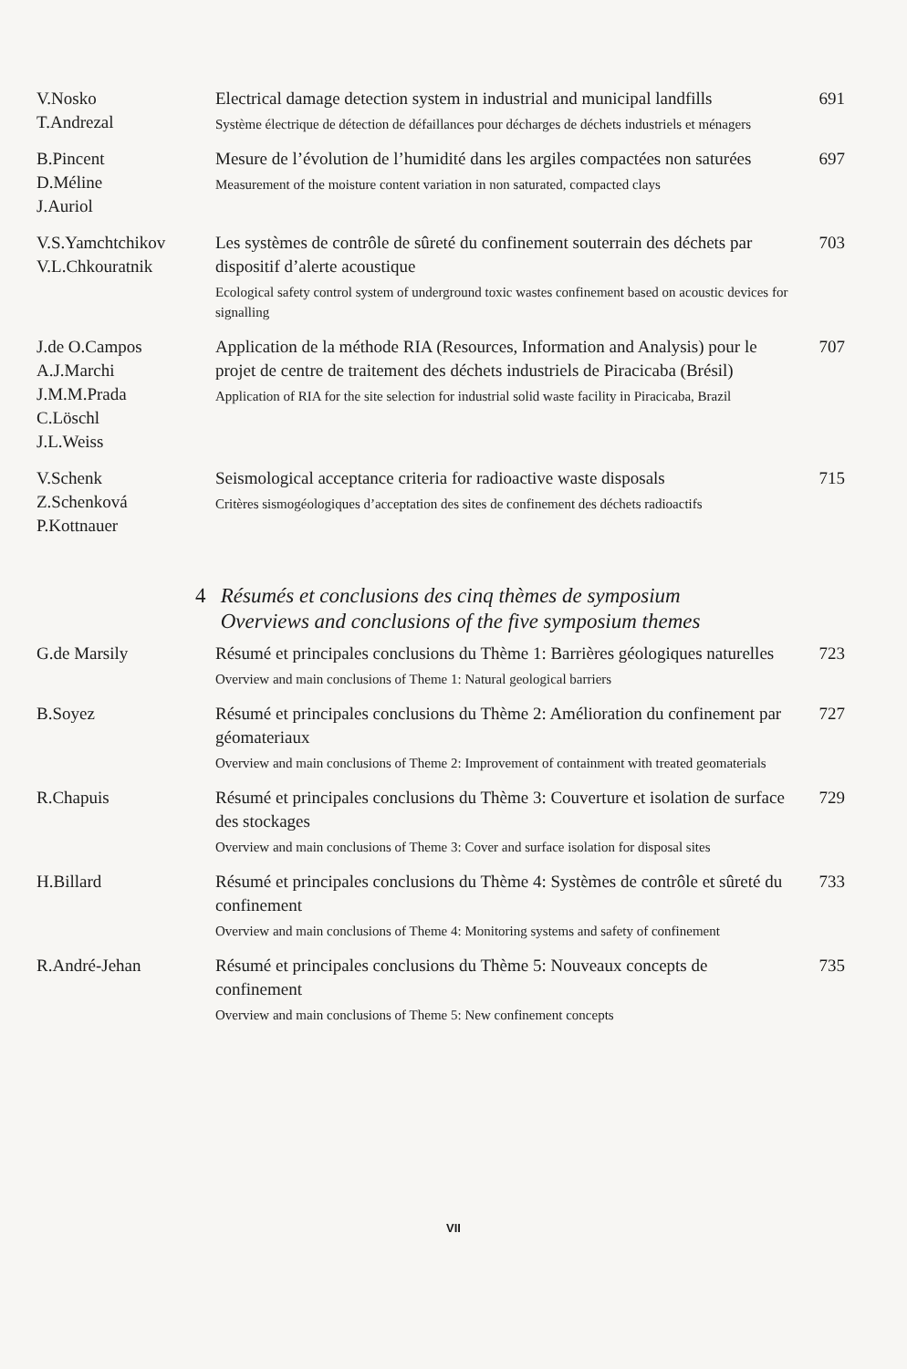V.Nosko
T.Andrezal
Electrical damage detection system in industrial and municipal landfills
Système électrique de détection de défaillances pour décharges de déchets industriels et ménagers
691
B.Pincent
D.Méline
J.Auriol
Mesure de l’évolution de l’humidité dans les argiles compactées non saturées
Measurement of the moisture content variation in non saturated, compacted clays
697
V.S.Yamchtchikov
V.L.Chkouratnik
Les systèmes de contrôle de sûreté du confinement souterrain des déchets par dispositif d’alerte acoustique
Ecological safety control system of underground toxic wastes confinement based on acoustic devices for signalling
703
J.de O.Campos
A.J.Marchi
J.M.M.Prada
C.Löschl
J.L.Weiss
Application de la méthode RIA (Resources, Information and Analysis) pour le projet de centre de traitement des déchets industriels de Piracicaba (Brésil)
Application of RIA for the site selection for industrial solid waste facility in Piracicaba, Brazil
707
V.Schenk
Z.Schenková
P.Kottnauer
Seismological acceptance criteria for radioactive waste disposals
Critères sismogéologiques d’acceptation des sites de confinement des déchets radioactifs
715
4 Résumés et conclusions des cinq thèmes de symposium
Overviews and conclusions of the five symposium themes
G.de Marsily
Résumé et principales conclusions du Thème 1: Barrières géologiques naturelles
Overview and main conclusions of Theme 1: Natural geological barriers
723
B.Soyez
Résumé et principales conclusions du Thème 2: Amélioration du confinement par géomateriaux
Overview and main conclusions of Theme 2: Improvement of containment with treated geomaterials
727
R.Chapuis
Résumé et principales conclusions du Thème 3: Couverture et isolation de surface des stockages
Overview and main conclusions of Theme 3: Cover and surface isolation for disposal sites
729
H.Billard
Résumé et principales conclusions du Thème 4: Systèmes de contrôle et sûreté du confinement
Overview and main conclusions of Theme 4: Monitoring systems and safety of confinement
733
R.André-Jehan
Résumé et principales conclusions du Thème 5: Nouveaux concepts de confinement
Overview and main conclusions of Theme 5: New confinement concepts
735
VII